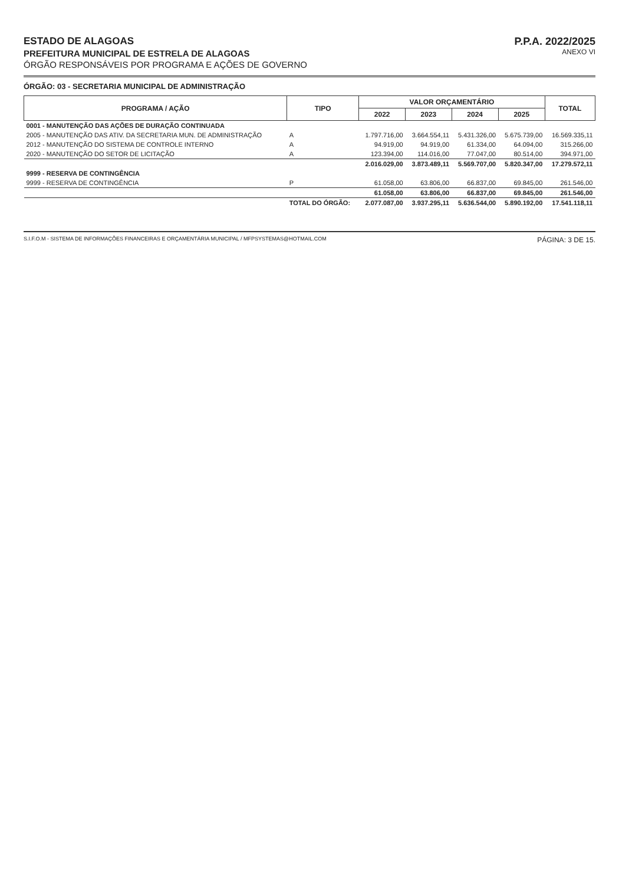ESTADO DE ALAGOAS
PREFEITURA MUNICIPAL DE ESTRELA DE ALAGOAS
ÓRGÃO RESPONSÁVEIS POR PROGRAMA E AÇÕES DE GOVERNO
P.P.A. 2022/2025
ANEXO VI
ÓRGÃO: 03 - SECRETARIA MUNICIPAL DE ADMINISTRAÇÃO
| PROGRAMA / AÇÃO | TIPO | VALOR ORÇAMENTÁRIO | | | | TOTAL |
| --- | --- | --- | --- | --- | --- | --- |
| | | 2022 | 2023 | 2024 | 2025 | |
| 0001 - MANUTENÇÃO DAS AÇÕES DE DURAÇÃO CONTINUADA | | | | | | |
| 2005 - MANUTENÇÃO DAS ATIV. DA SECRETARIA MUN. DE ADMINISTRAÇÃO | A | 1.797.716,00 | 3.664.554,11 | 5.431.326,00 | 5.675.739,00 | 16.569.335,11 |
| 2012 - MANUTENÇÃO DO SISTEMA DE CONTROLE INTERNO | A | 94.919,00 | 94.919,00 | 61.334,00 | 64.094,00 | 315.266,00 |
| 2020 - MANUTENÇÃO DO SETOR DE LICITAÇÃO | A | 123.394,00 | 114.016,00 | 77.047,00 | 80.514,00 | 394.971,00 |
| | | 2.016.029,00 | 3.873.489,11 | 5.569.707,00 | 5.820.347,00 | 17.279.572,11 |
| 9999 - RESERVA DE CONTINGÊNCIA | | | | | | |
| 9999 - RESERVA DE CONTINGÊNCIA | P | 61.058,00 | 63.806,00 | 66.837,00 | 69.845,00 | 261.546,00 |
| | | 61.058,00 | 63.806,00 | 66.837,00 | 69.845,00 | 261.546,00 |
| | TOTAL DO ÓRGÃO: | 2.077.087,00 | 3.937.295,11 | 5.636.544,00 | 5.890.192,00 | 17.541.118,11 |
S.I.F.O.M - SISTEMA DE INFORMAÇÕES FINANCEIRAS E ORÇAMENTÁRIA MUNICIPAL / MFPSYSTEMAS@HOTMAIL.COM PÁGINA: 3 DE 15.